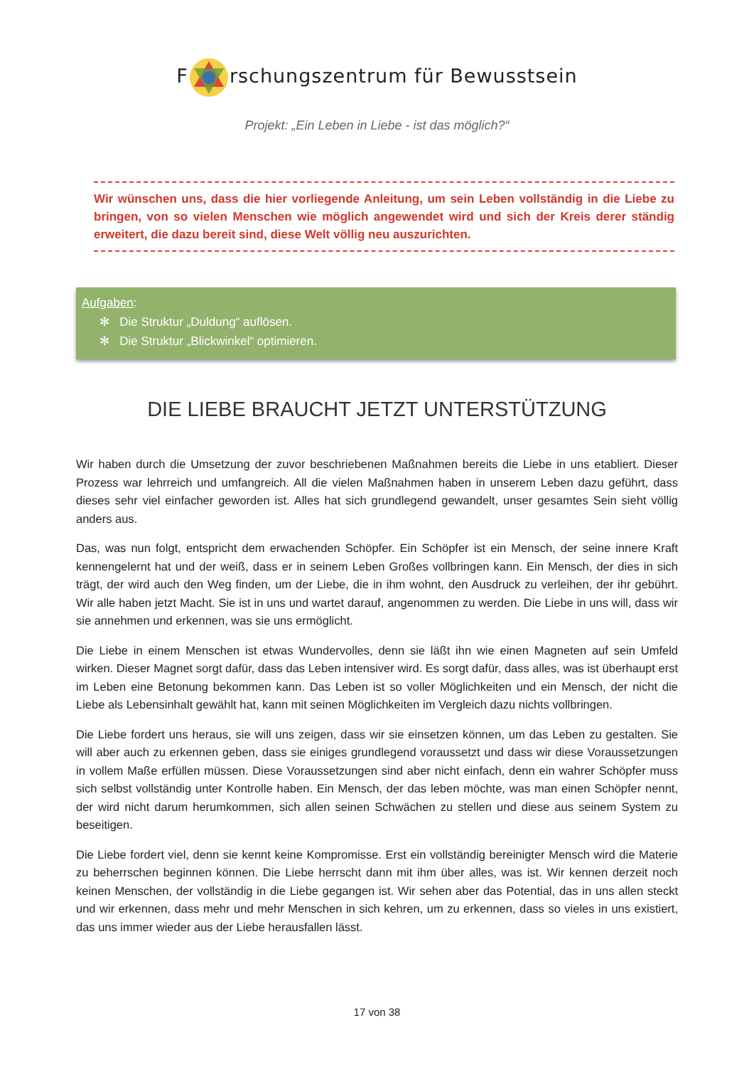Frschungszentrum für Bewusstsein
Projekt: „Ein Leben in Liebe - ist das möglich?“
Wir wünschen uns, dass die hier vorliegende Anleitung, um sein Leben vollständig in die Liebe zu bringen, von so vielen Menschen wie möglich angewendet wird und sich der Kreis derer ständig erweitert, die dazu bereit sind, diese Welt völlig neu auszurichten.
Aufgaben:
✻ Die Struktur „Duldung“ auflösen.
✻ Die Struktur „Blickwinkel“ optimieren.
DIE LIEBE BRAUCHT JETZT UNTERSTÜTZUNG
Wir haben durch die Umsetzung der zuvor beschriebenen Maßnahmen bereits die Liebe in uns etabliert. Dieser Prozess war lehrreich und umfangreich. All die vielen Maßnahmen haben in unserem Leben dazu geführt, dass dieses sehr viel einfacher geworden ist. Alles hat sich grundlegend gewandelt, unser gesamtes Sein sieht völlig anders aus.
Das, was nun folgt, entspricht dem erwachenden Schöpfer. Ein Schöpfer ist ein Mensch, der seine innere Kraft kennengelernt hat und der weiß, dass er in seinem Leben Großes vollbringen kann. Ein Mensch, der dies in sich trägt, der wird auch den Weg finden, um der Liebe, die in ihm wohnt, den Ausdruck zu verleihen, der ihr gebührt. Wir alle haben jetzt Macht. Sie ist in uns und wartet darauf, angenommen zu werden. Die Liebe in uns will, dass wir sie annehmen und erkennen, was sie uns ermöglicht.
Die Liebe in einem Menschen ist etwas Wundervolles, denn sie läßt ihn wie einen Magneten auf sein Umfeld wirken. Dieser Magnet sorgt dafür, dass das Leben intensiver wird. Es sorgt dafür, dass alles, was ist überhaupt erst im Leben eine Betonung bekommen kann. Das Leben ist so voller Möglichkeiten und ein Mensch, der nicht die Liebe als Lebensinhalt gewählt hat, kann mit seinen Möglichkeiten im Vergleich dazu nichts vollbringen.
Die Liebe fordert uns heraus, sie will uns zeigen, dass wir sie einsetzen können, um das Leben zu gestalten. Sie will aber auch zu erkennen geben, dass sie einiges grundlegend voraussetzt und dass wir diese Voraussetzungen in vollem Maße erfüllen müssen. Diese Voraussetzungen sind aber nicht einfach, denn ein wahrer Schöpfer muss sich selbst vollständig unter Kontrolle haben. Ein Mensch, der das leben möchte, was man einen Schöpfer nennt, der wird nicht darum herumkommen, sich allen seinen Schwächen zu stellen und diese aus seinem System zu beseitigen.
Die Liebe fordert viel, denn sie kennt keine Kompromisse. Erst ein vollständig bereinigter Mensch wird die Materie zu beherrschen beginnen können. Die Liebe herrscht dann mit ihm über alles, was ist. Wir kennen derzeit noch keinen Menschen, der vollständig in die Liebe gegangen ist. Wir sehen aber das Potential, das in uns allen steckt und wir erkennen, dass mehr und mehr Menschen in sich kehren, um zu erkennen, dass so vieles in uns existiert, das uns immer wieder aus der Liebe herausfallen lässt.
17 von 38